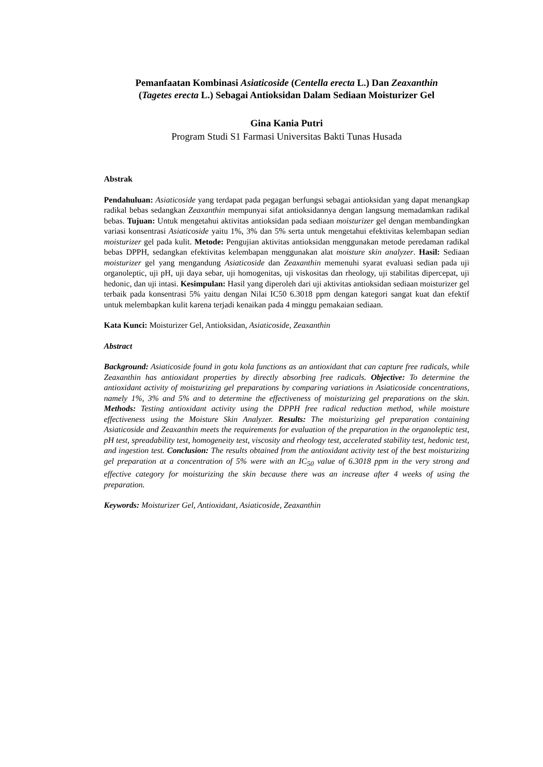Pemanfaatan Kombinasi Asiaticoside (Centella erecta L.) Dan Zeaxanthin
(Tagetes erecta L.) Sebagai Antioksidan Dalam Sediaan Moisturizer Gel
Gina Kania Putri
Program Studi S1 Farmasi Universitas Bakti Tunas Husada
Abstrak
Pendahuluan: Asiaticoside yang terdapat pada pegagan berfungsi sebagai antioksidan yang dapat menangkap radikal bebas sedangkan Zeaxanthin mempunyai sifat antioksidannya dengan langsung memadamkan radikal bebas. Tujuan: Untuk mengetahui aktivitas antioksidan pada sediaan moisturizer gel dengan membandingkan variasi konsentrasi Asiaticoside yaitu 1%, 3% dan 5% serta untuk mengetahui efektivitas kelembapan sedian moisturizer gel pada kulit. Metode: Pengujian aktivitas antioksidan menggunakan metode peredaman radikal bebas DPPH, sedangkan efektivitas kelembapan menggunakan alat moisture skin analyzer. Hasil: Sediaan moisturizer gel yang mengandung Asiaticoside dan Zeaxanthin memenuhi syarat evaluasi sedian pada uji organoleptic, uji pH, uji daya sebar, uji homogenitas, uji viskositas dan rheology, uji stabilitas dipercepat, uji hedonic, dan uji intasi. Kesimpulan: Hasil yang diperoleh dari uji aktivitas antioksidan sediaan moisturizer gel terbaik pada konsentrasi 5% yaitu dengan Nilai IC50 6.3018 ppm dengan kategori sangat kuat dan efektif untuk melembapkan kulit karena terjadi kenaikan pada 4 minggu pemakaian sediaan.
Kata Kunci: Moisturizer Gel, Antioksidan, Asiaticoside, Zeaxanthin
Abstract
Background: Asiaticoside found in gotu kola functions as an antioxidant that can capture free radicals, while Zeaxanthin has antioxidant properties by directly absorbing free radicals. Objective: To determine the antioxidant activity of moisturizing gel preparations by comparing variations in Asiaticoside concentrations, namely 1%, 3% and 5% and to determine the effectiveness of moisturizing gel preparations on the skin. Methods: Testing antioxidant activity using the DPPH free radical reduction method, while moisture effectiveness using the Moisture Skin Analyzer. Results: The moisturizing gel preparation containing Asiaticoside and Zeaxanthin meets the requirements for evaluation of the preparation in the organoleptic test, pH test, spreadability test, homogeneity test, viscosity and rheology test, accelerated stability test, hedonic test, and ingestion test. Conclusion: The results obtained from the antioxidant activity test of the best moisturizing gel preparation at a concentration of 5% were with an IC<sub>50</sub> value of 6.3018 ppm in the very strong and effective category for moisturizing the skin because there was an increase after 4 weeks of using the preparation.
Keywords: Moisturizer Gel, Antioxidant, Asiaticoside, Zeaxanthin